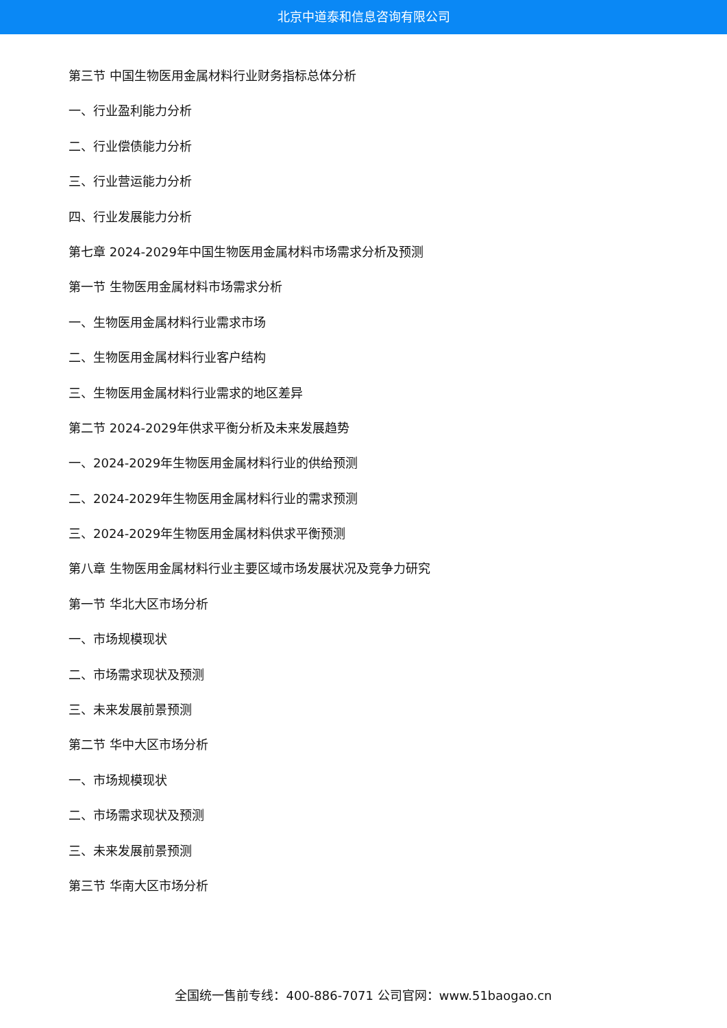北京中道泰和信息咨询有限公司
第三节 中国生物医用金属材料行业财务指标总体分析
一、行业盈利能力分析
二、行业偿债能力分析
三、行业营运能力分析
四、行业发展能力分析
第七章 2024-2029年中国生物医用金属材料市场需求分析及预测
第一节 生物医用金属材料市场需求分析
一、生物医用金属材料行业需求市场
二、生物医用金属材料行业客户结构
三、生物医用金属材料行业需求的地区差异
第二节 2024-2029年供求平衡分析及未来发展趋势
一、2024-2029年生物医用金属材料行业的供给预测
二、2024-2029年生物医用金属材料行业的需求预测
三、2024-2029年生物医用金属材料供求平衡预测
第八章 生物医用金属材料行业主要区域市场发展状况及竞争力研究
第一节 华北大区市场分析
一、市场规模现状
二、市场需求现状及预测
三、未来发展前景预测
第二节 华中大区市场分析
一、市场规模现状
二、市场需求现状及预测
三、未来发展前景预测
第三节 华南大区市场分析
全国统一售前专线：400-886-7071 公司官网：www.51baogao.cn